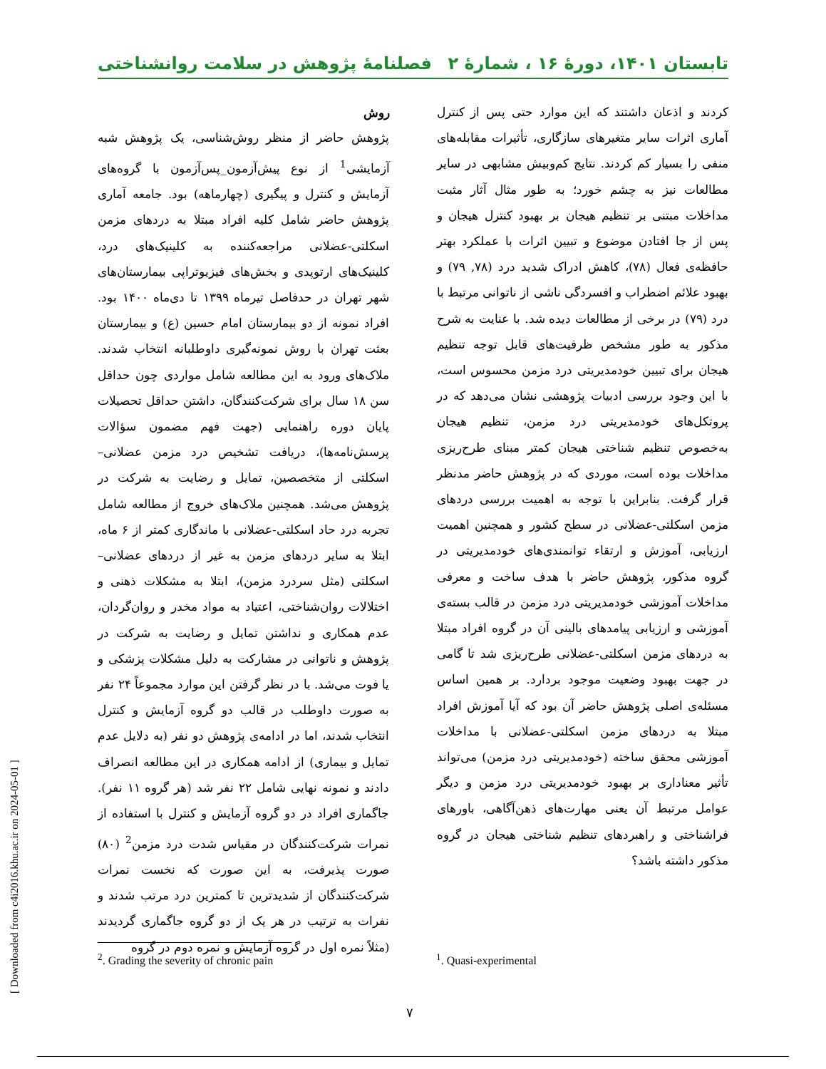تابستان ۱۴۰۱، دورهٔ ۱۶ ، شمارهٔ ۲ فصلنامهٔ پژوهش در سلامت روانشناختی
کردند و اذعان داشتند که این موارد حتی پس از کنترل آماری اثرات سایر متغیرهای سازگاری، تأثیرات مقابله‌های منفی را بسیار کم کردند. نتایج کم‌وبیش مشابهی در سایر مطالعات نیز به چشم خورد؛ به طور مثال آثار مثبت مداخلات مبتنی بر تنظیم هیجان بر بهبود کنترل هیجان و پس از جا افتادن موضوع و تبیین اثرات با عملکرد بهتر حافظه‌ی فعال (۷۸)، کاهش ادراک شدید درد (۷۸, ۷۹) و بهبود علائم اضطراب و افسردگی ناشی از ناتوانی مرتبط با درد (۷۹) در برخی از مطالعات دیده شد. با عنایت به شرح مذکور به طور مشخص ظرفیت‌های قابل توجه تنظیم هیجان برای تبیین خودمدیریتی درد مزمن محسوس است، با این وجود بررسی ادبیات پژوهشی نشان می‌دهد که در پروتکل‌های خودمدیریتی درد مزمن، تنظیم هیجان به‌خصوص تنظیم شناختی هیجان کمتر مبنای طرح‌ریزی مداخلات بوده است، موردی که در پژوهش حاضر مدنظر قرار گرفت. بنابراین با توجه به اهمیت بررسی دردهای مزمن اسکلتی-عضلانی در سطح کشور و همچنین اهمیت ارزیابی، آموزش و ارتقاء توانمندی‌های خودمدیریتی در گروه مذکور، پژوهش حاضر با هدف ساخت و معرفی مداخلات آموزشی خودمدیریتی درد مزمن در قالب بسته‌ی آموزشی و ارزیابی پیامدهای بالینی آن در گروه افراد مبتلا به دردهای مزمن اسکلتی-عضلانی طرح‌ریزی شد تا گامی در جهت بهبود وضعیت موجود بردارد. بر همین اساس مسئله‌ی اصلی پژوهش حاضر آن بود که آیا آموزش افراد مبتلا به دردهای مزمن اسکلتی-عضلانی با مداخلات آموزشی محقق ساخته (خودمدیریتی درد مزمن) می‌تواند تأثیر معناداری بر بهبود خودمدیریتی درد مزمن و دیگر عوامل مرتبط آن یعنی مهارت‌های ذهن‌آگاهی، باورهای فراشناختی و راهبردهای تنظیم شناختی هیجان در گروه مذکور داشته باشد؟
روش
پژوهش حاضر از منظر روش‌شناسی، یک پژوهش شبه آزمایشی<sup>1</sup> از نوع پیش‌آزمون_پس‌آزمون با گروه‌های آزمایش و کنترل و پیگیری (چهارماهه) بود. جامعه آماری پژوهش حاضر شامل کلیه افراد مبتلا به دردهای مزمن اسکلتی-عضلانی مراجعه‌کننده به کلینیک‌های درد، کلینیک‌های ارتوپدی و بخش‌های فیزیوتراپی بیمارستان‌های شهر تهران در حدفاصل تیرماه ۱۳۹۹ تا دی‌ماه ۱۴۰۰ بود. افراد نمونه از دو بیمارستان امام حسین (ع) و بیمارستان بعثت تهران با روش نمونه‌گیری داوطلبانه انتخاب شدند. ملاک‌های ورود به این مطالعه شامل مواردی چون حداقل سن ۱۸ سال برای شرکت‌کنندگان، داشتن حداقل تحصیلات پایان دوره راهنمایی (جهت فهم مضمون سؤالات پرسش‌نامه‌ها)، دریافت تشخیص درد مزمن عضلانی–اسکلتی از متخصصین، تمایل و رضایت به شرکت در پژوهش می‌شد. همچنین ملاک‌های خروج از مطالعه شامل تجربه درد حاد اسکلتی-عضلانی با ماندگاری کمتر از ۶ ماه، ابتلا به سایر دردهای مزمن به غیر از دردهای عضلانی–اسکلتی (مثل سردرد مزمن)، ابتلا به مشکلات ذهنی و اختلالات روان‌شناختی، اعتیاد به مواد مخدر و روان‌گردان، عدم همکاری و نداشتن تمایل و رضایت به شرکت در پژوهش و ناتوانی در مشارکت به دلیل مشکلات پزشکی و یا فوت می‌شد. با در نظر گرفتن این موارد مجموعاً ۲۴ نفر به صورت داوطلب در قالب دو گروه آزمایش و کنترل انتخاب شدند، اما در ادامه‌ی پژوهش دو نفر (به دلایل عدم تمایل و بیماری) از ادامه همکاری در این مطالعه انصراف دادند و نمونه نهایی شامل ۲۲ نفر شد (هر گروه ۱۱ نفر). جاگماری افراد در دو گروه آزمایش و کنترل با استفاده از نمرات شرکت‌کنندگان در مقیاس شدت درد مزمن<sup>2</sup> (۸۰) صورت پذیرفت، به این صورت که نخست نمرات شرکت‌کنندگان از شدیدترین تا کمترین درد مرتب شدند و نفرات به ترتیب در هر یک از دو گروه جاگماری گردیدند (مثلاً نمره اول در گروه آزمایش و نمره دوم در گروه
<sup>1</sup>. Quasi-experimental
<sup>2</sup>. Grading the severity of chronic pain
[ Downloaded from c4i2016.khu.ac.ir on 2024-05-01 ]
۷